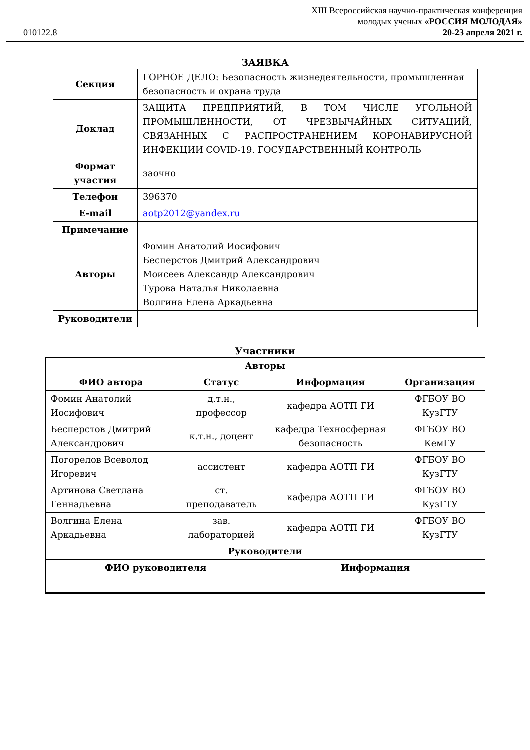010122.8
XIII Всероссийская научно-практическая конференция
молодых ученых «РОССИЯ МОЛОДАЯ»
20-23 апреля 2021 г.
ЗАЯВКА
| Секция | ГОРНОЕ ДЕЛО: Безопасность жизнедеятельности, промышленная безопасность и охрана труда |
| Доклад | ЗАЩИТА ПРЕДПРИЯТИЙ, В ТОМ ЧИСЛЕ УГОЛЬНОЙ ПРОМЫШЛЕННОСТИ, ОТ ЧРЕЗВЫЧАЙНЫХ СИТУАЦИЙ, СВЯЗАННЫХ С РАСПРОСТРАНЕНИЕМ КОРОНАВИРУСНОЙ ИНФЕКЦИИ COVID-19. ГОСУДАРСТВЕННЫЙ КОНТРОЛЬ |
| Формат участия | заочно |
| Телефон | 396370 |
| E-mail | aotp2012@yandex.ru |
| Примечание | |
| Авторы | Фомин Анатолий Иосифович Бесперстов Дмитрий Александрович Моисеев Александр Александрович Турова Наталья Николаевна Волгина Елена Аркадьевна |
| Руководители | |
Участники
| Авторы | | | |
| --- | --- | --- | --- |
| ФИО автора | Статус | Информация | Организация |
| Фомин Анатолий Иосифович | д.т.н., профессор | кафедра АОТП ГИ | ФГБОУ ВО КузГТУ |
| Бесперстов Дмитрий Александрович | к.т.н., доцент | кафедра Техносферная безопасность | ФГБОУ ВО КемГУ |
| Погорелов Всеволод Игоревич | ассистент | кафедра АОТП ГИ | ФГБОУ ВО КузГТУ |
| Артинова Светлана Геннадьевна | ст. преподаватель | кафедра АОТП ГИ | ФГБОУ ВО КузГТУ |
| Волгина Елена Аркадьевна | зав. лабораторией | кафедра АОТП ГИ | ФГБОУ ВО КузГТУ |
| Руководители | | | |
| ФИО руководителя | | Информация | |